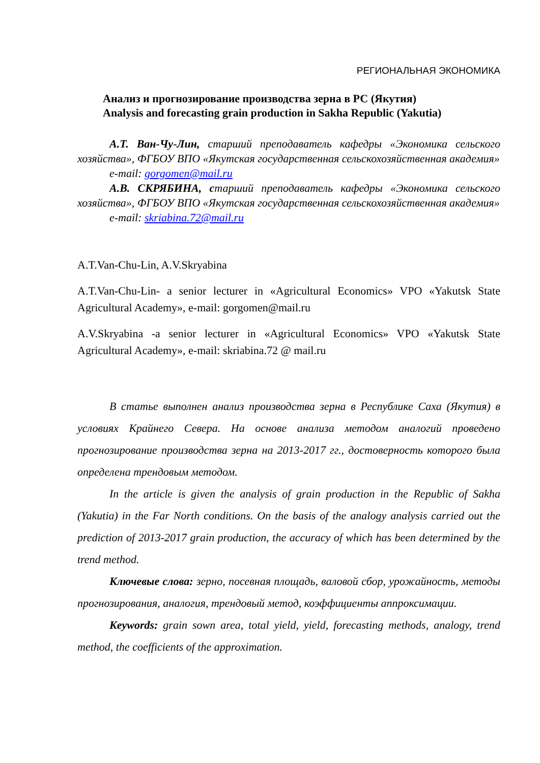РЕГИОНАЛЬНАЯ ЭКОНОМИКА
Анализ и прогнозирование производства зерна в РС (Якутия)
Analysis and forecasting grain production in Sakha Republic (Yakutia)
А.Т. Ван-Чу-Лин, старший преподаватель кафедры «Экономика сельского хозяйства», ФГБОУ ВПО «Якутская государственная сельскохозяйственная академия»
e-mail: gorgomen@mail.ru
А.В. СКРЯБИНА, старший преподаватель кафедры «Экономика сельского хозяйства», ФГБОУ ВПО «Якутская государственная сельскохозяйственная академия»
e-mail: skriabina.72@mail.ru
A.T.Van-Chu-Lin, A.V.Skryabina
A.T.Van-Chu-Lin- a senior lecturer in «Agricultural Economics» VPO «Yakutsk State Agricultural Academy», e-mail: gorgomen@mail.ru
A.V.Skryabina -a senior lecturer in «Agricultural Economics» VPO «Yakutsk State Agricultural Academy», e-mail: skriabina.72 @ mail.ru
В статье выполнен анализ производства зерна в Республике Саха (Якутия) в условиях Крайнего Севера. На основе анализа методом аналогий проведено прогнозирование производства зерна на 2013-2017 гг., достоверность которого была определена трендовым методом.
In the article is given the analysis of grain production in the Republic of Sakha (Yakutia) in the Far North conditions. On the basis of the analogy analysis carried out the prediction of 2013-2017 grain production, the accuracy of which has been determined by the trend method.
Ключевые слова: зерно, посевная площадь, валовой сбор, урожайность, методы прогнозирования, аналогия, трендовый метод, коэффициенты аппроксимации.
Keywords: grain sown area, total yield, yield, forecasting methods, analogy, trend method, the coefficients of the approximation.